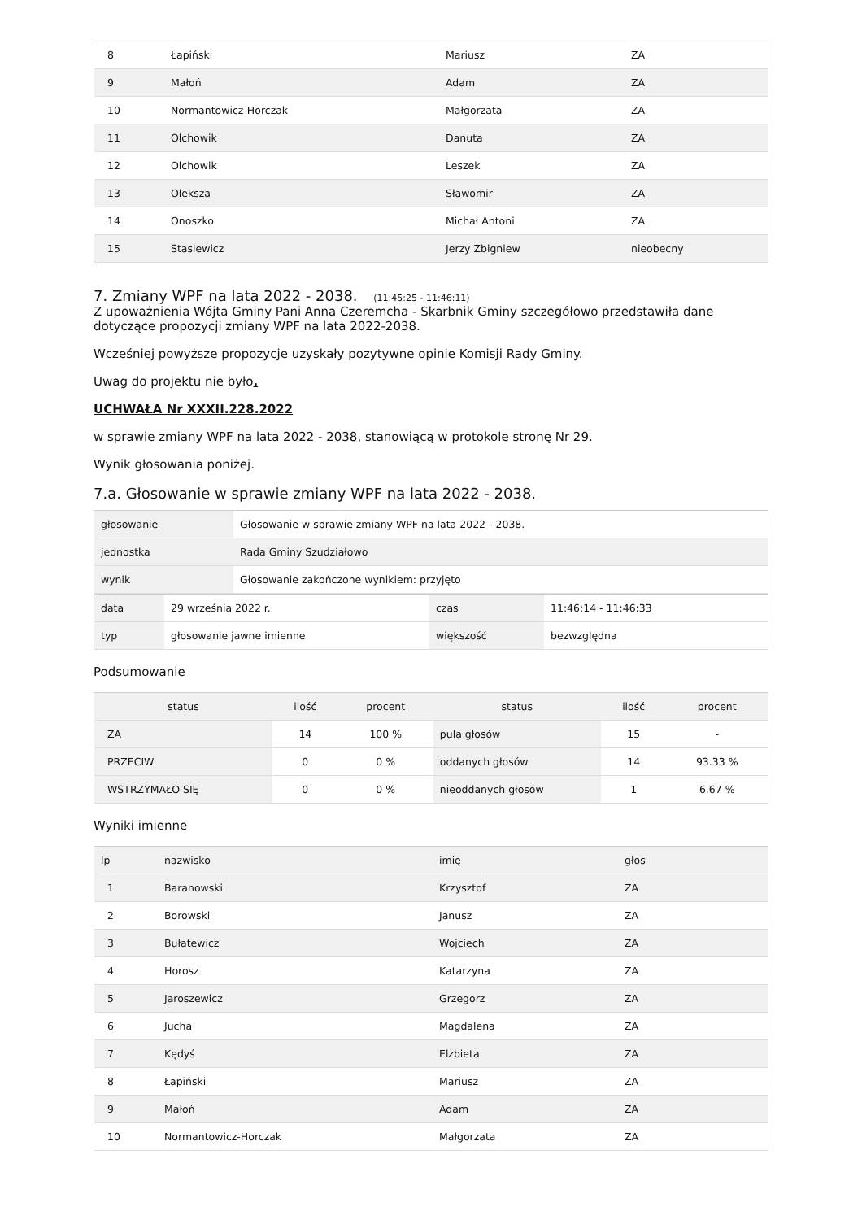| 8 | Łapiński | Mariusz | ZA |
| 9 | Małoń | Adam | ZA |
| 10 | Normantowicz-Horczak | Małgorzata | ZA |
| 11 | Olchowik | Danuta | ZA |
| 12 | Olchowik | Leszek | ZA |
| 13 | Oleksza | Sławomir | ZA |
| 14 | Onoszko | Michał Antoni | ZA |
| 15 | Stasiewicz | Jerzy Zbigniew | nieobecny |
7. Zmiany WPF na lata 2022 - 2038. (11:45:25 - 11:46:11)
Z upoważnienia Wójta Gminy Pani Anna Czeremcha - Skarbnik Gminy szczegółowo przedstawiła dane dotyczące propozycji zmiany WPF na lata 2022-2038.
Wcześniej powyższe propozycje uzyskały pozytywne opinie Komisji Rady Gminy.
Uwag do projektu nie było.
UCHWAŁA Nr XXXII.228.2022
w sprawie zmiany WPF na lata 2022 - 2038, stanowiącą w protokole stronę Nr 29.
Wynik głosowania poniżej.
7.a. Głosowanie w sprawie zmiany WPF na lata 2022 - 2038.
| głosowanie | Głosowanie w sprawie zmiany WPF na lata 2022 - 2038. |
| jednostka | Rada Gminy Szudziałowo |
| wynik | Głosowanie zakończone wynikiem: przyjęto |
| data | 29 września 2022 r. | czas | 11:46:14 - 11:46:33 |
| typ | głosowanie jawne imienne | większość | bezwzględna |
Podsumowanie
| status | ilość | procent | status | ilość | procent |
| --- | --- | --- | --- | --- | --- |
| ZA | 14 | 100 % | pula głosów | 15 | - |
| PRZECIW | 0 | 0 % | oddanych głosów | 14 | 93.33 % |
| WSTRZYMAŁO SIĘ | 0 | 0 % | nieoddanych głosów | 1 | 6.67 % |
Wyniki imienne
| lp | nazwisko | imię | głos |
| --- | --- | --- | --- |
| 1 | Baranowski | Krzysztof | ZA |
| 2 | Borowski | Janusz | ZA |
| 3 | Bułatewicz | Wojciech | ZA |
| 4 | Horosz | Katarzyna | ZA |
| 5 | Jaroszewicz | Grzegorz | ZA |
| 6 | Jucha | Magdalena | ZA |
| 7 | Kędyś | Elżbieta | ZA |
| 8 | Łapiński | Mariusz | ZA |
| 9 | Małoń | Adam | ZA |
| 10 | Normantowicz-Horczak | Małgorzata | ZA |